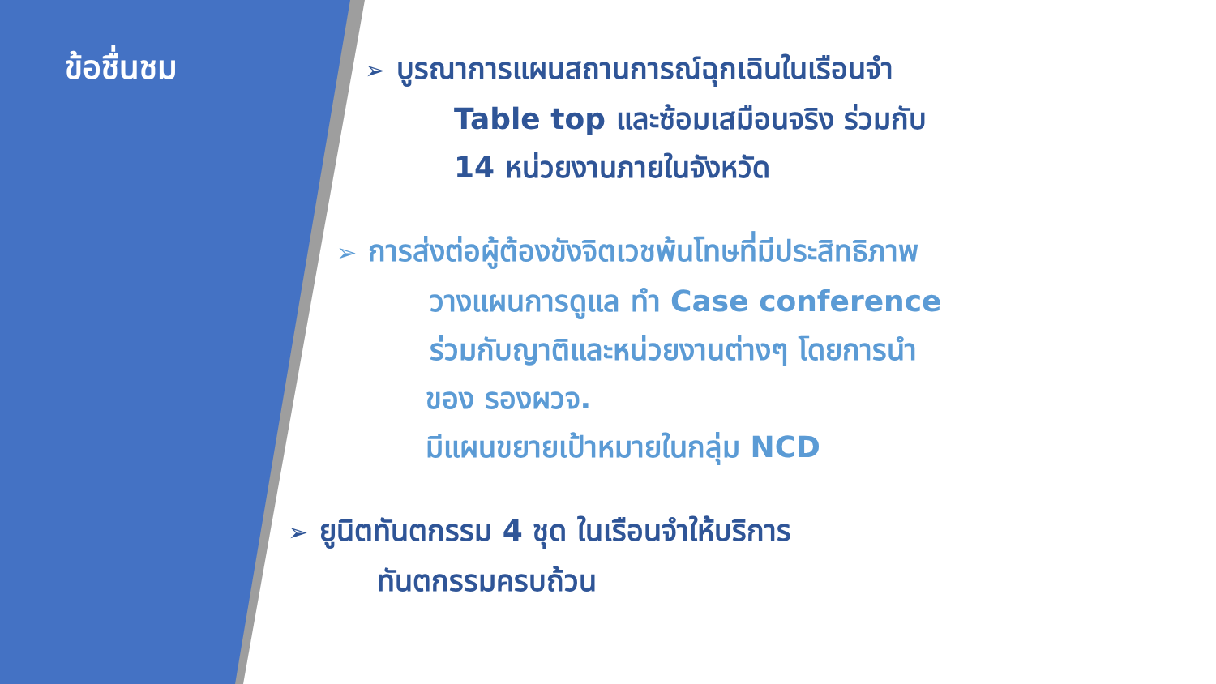ข้อชื่นชม
➢ บูรณาการแผนสถานการณ์ฉุกเฉินในเรือนจำ
Table top และซ้อมเสมือนจริง ร่วมกับ
14 หน่วยงานภายในจังหวัด
➢ การส่งต่อผู้ต้องขังจิตเวชพ้นโทษที่มีประสิทธิภาพ
วางแผนการดูแล ทำ Case conference
ร่วมกับญาติและหน่วยงานต่างๆ โดยการนำ
ของ รองผวจ.
มีแผนขยายเป้าหมายในกลุ่ม NCD
➢ ยูนิตทันตกรรม 4 ชุด ในเรือนจำให้บริการ
ทันตกรรมครบถ้วน